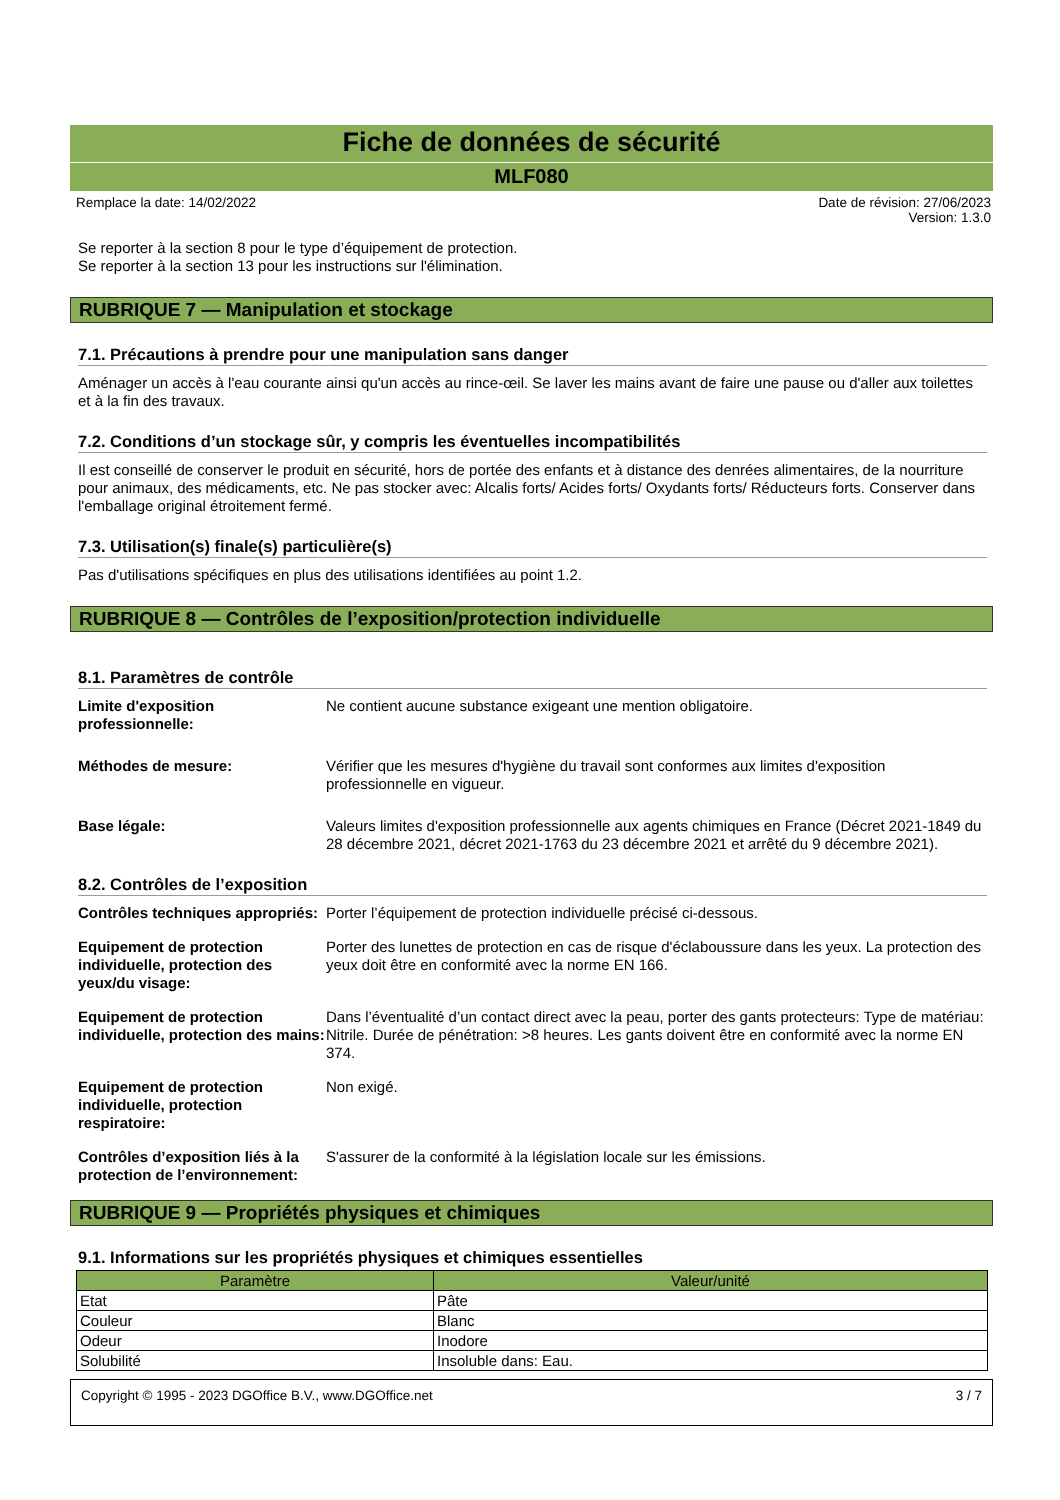Fiche de données de sécurité
MLF080
Remplace la date: 14/02/2022 Date de révision: 27/06/2023
Version: 1.3.0
Se reporter à la section 8 pour le type d’équipement de protection.
Se reporter à la section 13 pour les instructions sur l'élimination.
RUBRIQUE 7 — Manipulation et stockage
7.1. Précautions à prendre pour une manipulation sans danger
Aménager un accès à l'eau courante ainsi qu'un accès au rince-œil. Se laver les mains avant de faire une pause ou d'aller aux toilettes et à la fin des travaux.
7.2. Conditions d’un stockage sûr, y compris les éventuelles incompatibilités
Il est conseillé de conserver le produit en sécurité, hors de portée des enfants et à distance des denrées alimentaires, de la nourriture pour animaux, des médicaments, etc. Ne pas stocker avec: Alcalis forts/ Acides forts/ Oxydants forts/ Réducteurs forts. Conserver dans l'emballage original étroitement fermé.
7.3. Utilisation(s) finale(s) particulière(s)
Pas d'utilisations spécifiques en plus des utilisations identifiées au point 1.2.
RUBRIQUE 8 — Contrôles de l’exposition/protection individuelle
8.1. Paramètres de contrôle
Limite d'exposition professionnelle: Ne contient aucune substance exigeant une mention obligatoire.
Méthodes de mesure: Vérifier que les mesures d'hygiène du travail sont conformes aux limites d'exposition professionnelle en vigueur.
Base légale: Valeurs limites d'exposition professionnelle aux agents chimiques en France (Décret 2021-1849 du 28 décembre 2021, décret 2021-1763 du 23 décembre 2021 et arrêté du 9 décembre 2021).
8.2. Contrôles de l’exposition
Contrôles techniques appropriés: Porter l’équipement de protection individuelle précisé ci-dessous.
Equipement de protection individuelle, protection des yeux/du visage: Porter des lunettes de protection en cas de risque d'éclaboussure dans les yeux. La protection des yeux doit être en conformité avec la norme EN 166.
Equipement de protection individuelle, protection des mains: Dans l’éventualité d’un contact direct avec la peau, porter des gants protecteurs: Type de matériau: Nitrile. Durée de pénétration: >8 heures. Les gants doivent être en conformité avec la norme EN 374.
Equipement de protection individuelle, protection respiratoire: Non exigé.
Contrôles d’exposition liés à la protection de l’environnement: S'assurer de la conformité à la législation locale sur les émissions.
RUBRIQUE 9 — Propriétés physiques et chimiques
9.1. Informations sur les propriétés physiques et chimiques essentielles
| Paramètre | Valeur/unité |
| --- | --- |
| Etat | Pâte |
| Couleur | Blanc |
| Odeur | Inodore |
| Solubilité | Insoluble dans: Eau. |
Copyright © 1995 - 2023 DGOffice B.V., www.DGOffice.net 3 / 7